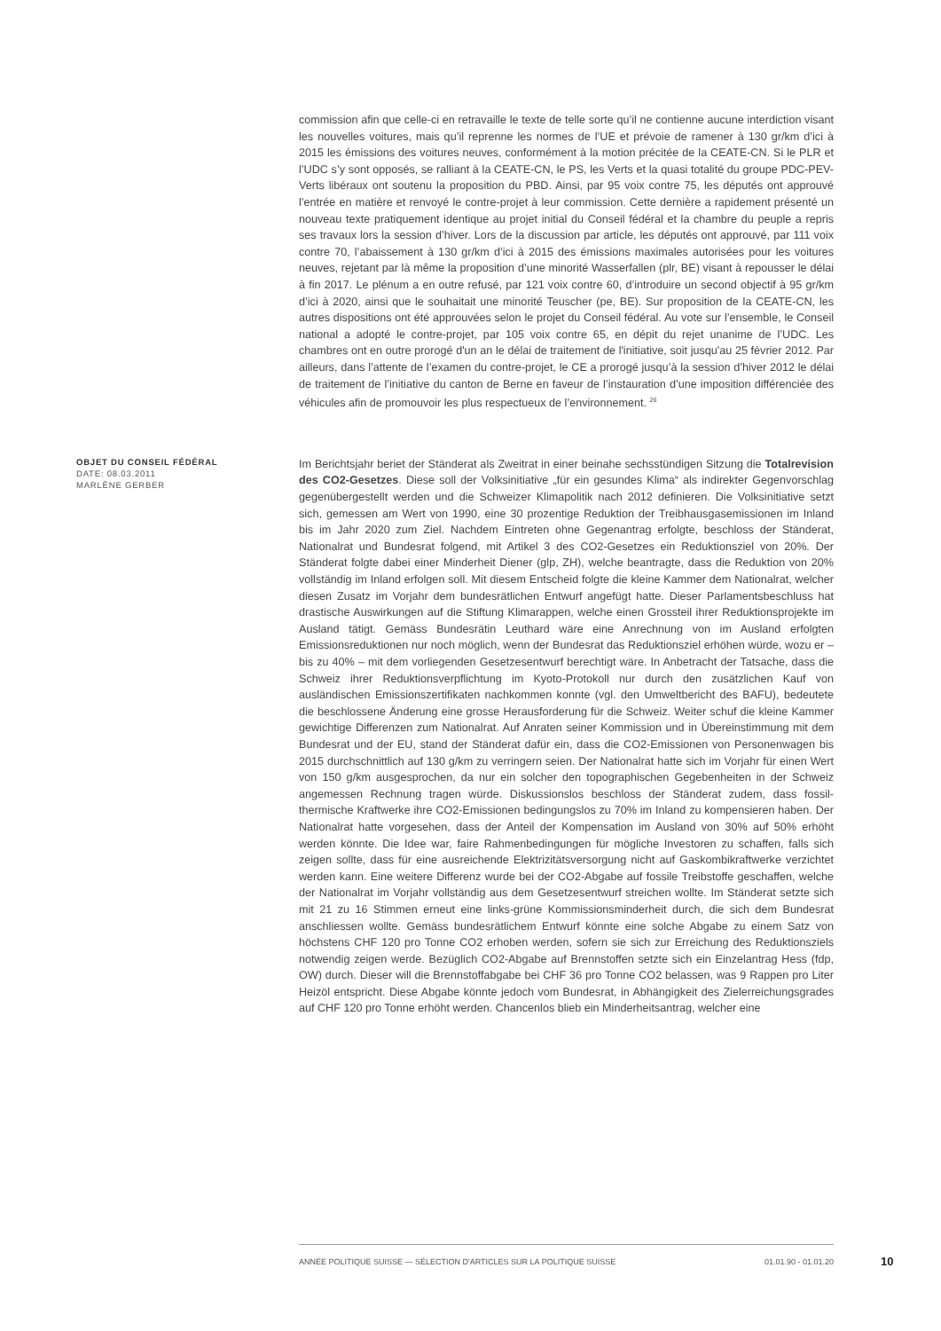commission afin que celle-ci en retravaille le texte de telle sorte qu’il ne contienne aucune interdiction visant les nouvelles voitures, mais qu’il reprenne les normes de l’UE et prévoie de ramener à 130 gr/km d’ici à 2015 les émissions des voitures neuves, conformément à la motion précitée de la CEATE-CN. Si le PLR et l’UDC s’y sont opposés, se ralliant à la CEATE-CN, le PS, les Verts et la quasi totalité du groupe PDC-PEV-Verts libéraux ont soutenu la proposition du PBD. Ainsi, par 95 voix contre 75, les députés ont approuvé l’entrée en matière et renvoyé le contre-projet à leur commission. Cette dernière a rapidement présenté un nouveau texte pratiquement identique au projet initial du Conseil fédéral et la chambre du peuple a repris ses travaux lors la session d’hiver. Lors de la discussion par article, les députés ont approuvé, par 111 voix contre 70, l’abaissement à 130 gr/km d’ici à 2015 des émissions maximales autorisées pour les voitures neuves, rejetant par là même la proposition d’une minorité Wasserfallen (plr, BE) visant à repousser le délai à fin 2017. Le plénum a en outre refusé, par 121 voix contre 60, d’introduire un second objectif à 95 gr/km d’ici à 2020, ainsi que le souhaitait une minorité Teuscher (pe, BE). Sur proposition de la CEATE-CN, les autres dispositions ont été approuvées selon le projet du Conseil fédéral. Au vote sur l’ensemble, le Conseil national a adopté le contre-projet, par 105 voix contre 65, en dépit du rejet unanime de l’UDC. Les chambres ont en outre prorogé d'un an le délai de traitement de l'initiative, soit jusqu'au 25 février 2012. Par ailleurs, dans l’attente de l’examen du contre-projet, le CE a prorogé jusqu’à la session d’hiver 2012 le délai de traitement de l’initiative du canton de Berne en faveur de l’instauration d’une imposition différenciée des véhicules afin de promouvoir les plus respectueux de l’environnement. <sup>26</sup>
OBJET DU CONSEIL FÉDÉRAL
DATE: 08.03.2011
MARLÈNE GERBER
Im Berichtsjahr beriet der Ständerat als Zweitrat in einer beinahe sechsstündigen Sitzung die Totalrevision des CO2-Gesetzes. Diese soll der Volksinitiative „für ein gesundes Klima“ als indirekter Gegenvorschlag gegenübergestellt werden und die Schweizer Klimapolitik nach 2012 definieren. Die Volksinitiative setzt sich, gemessen am Wert von 1990, eine 30 prozentige Reduktion der Treibhausgasemissionen im Inland bis im Jahr 2020 zum Ziel. Nachdem Eintreten ohne Gegenantrag erfolgte, beschloss der Ständerat, Nationalrat und Bundesrat folgend, mit Artikel 3 des CO2-Gesetzes ein Reduktionsziel von 20%. Der Ständerat folgte dabei einer Minderheit Diener (glp, ZH), welche beantragte, dass die Reduktion von 20% vollständig im Inland erfolgen soll. Mit diesem Entscheid folgte die kleine Kammer dem Nationalrat, welcher diesen Zusatz im Vorjahr dem bundesrätlichen Entwurf angefügt hatte. Dieser Parlamentsbeschluss hat drastische Auswirkungen auf die Stiftung Klimarappen, welche einen Grossteil ihrer Reduktionsprojekte im Ausland tätigt. Gemäss Bundesrätin Leuthard wäre eine Anrechnung von im Ausland erfolgten Emissionsreduktionen nur noch möglich, wenn der Bundesrat das Reduktionsziel erhöhen würde, wozu er – bis zu 40% – mit dem vorliegenden Gesetzesentwurf berechtigt wäre. In Anbetracht der Tatsache, dass die Schweiz ihrer Reduktionsverpflichtung im Kyoto-Protokoll nur durch den zusätzlichen Kauf von ausländischen Emissionszertifikaten nachkommen konnte (vgl. den Umweltbericht des BAFU), bedeutete die beschlossene Änderung eine grosse Herausforderung für die Schweiz. Weiter schuf die kleine Kammer gewichtige Differenzen zum Nationalrat. Auf Anraten seiner Kommission und in Übereinstimmung mit dem Bundesrat und der EU, stand der Ständerat dafür ein, dass die CO2-Emissionen von Personenwagen bis 2015 durchschnittlich auf 130 g/km zu verringern seien. Der Nationalrat hatte sich im Vorjahr für einen Wert von 150 g/km ausgesprochen, da nur ein solcher den topographischen Gegebenheiten in der Schweiz angemessen Rechnung tragen würde. Diskussionslos beschloss der Ständerat zudem, dass fossil-thermische Kraftwerke ihre CO2-Emissionen bedingungslos zu 70% im Inland zu kompensieren haben. Der Nationalrat hatte vorgesehen, dass der Anteil der Kompensation im Ausland von 30% auf 50% erhöht werden könnte. Die Idee war, faire Rahmenbedingungen für mögliche Investoren zu schaffen, falls sich zeigen sollte, dass für eine ausreichende Elektrizitätsversorgung nicht auf Gaskombikraftwerke verzichtet werden kann. Eine weitere Differenz wurde bei der CO2-Abgabe auf fossile Treibstoffe geschaffen, welche der Nationalrat im Vorjahr vollständig aus dem Gesetzesentwurf streichen wollte. Im Ständerat setzte sich mit 21 zu 16 Stimmen erneut eine links-grüne Kommissionsminderheit durch, die sich dem Bundesrat anschliessen wollte. Gemäss bundesrätlichem Entwurf könnte eine solche Abgabe zu einem Satz von höchstens CHF 120 pro Tonne CO2 erhoben werden, sofern sie sich zur Erreichung des Reduktionsziels notwendig zeigen werde. Bezüglich CO2-Abgabe auf Brennstoffen setzte sich ein Einzelantrag Hess (fdp, OW) durch. Dieser will die Brennstoffabgabe bei CHF 36 pro Tonne CO2 belassen, was 9 Rappen pro Liter Heizöl entspricht. Diese Abgabe könnte jedoch vom Bundesrat, in Abhängigkeit des Zielerreichungsgrades auf CHF 120 pro Tonne erhöht werden. Chancenlos blieb ein Minderheitsantrag, welcher eine
ANNÉE POLITIQUE SUISSE — SÉLECTION D'ARTICLES SUR LA POLITIQUE SUISSE 01.01.90 - 01.01.20
10